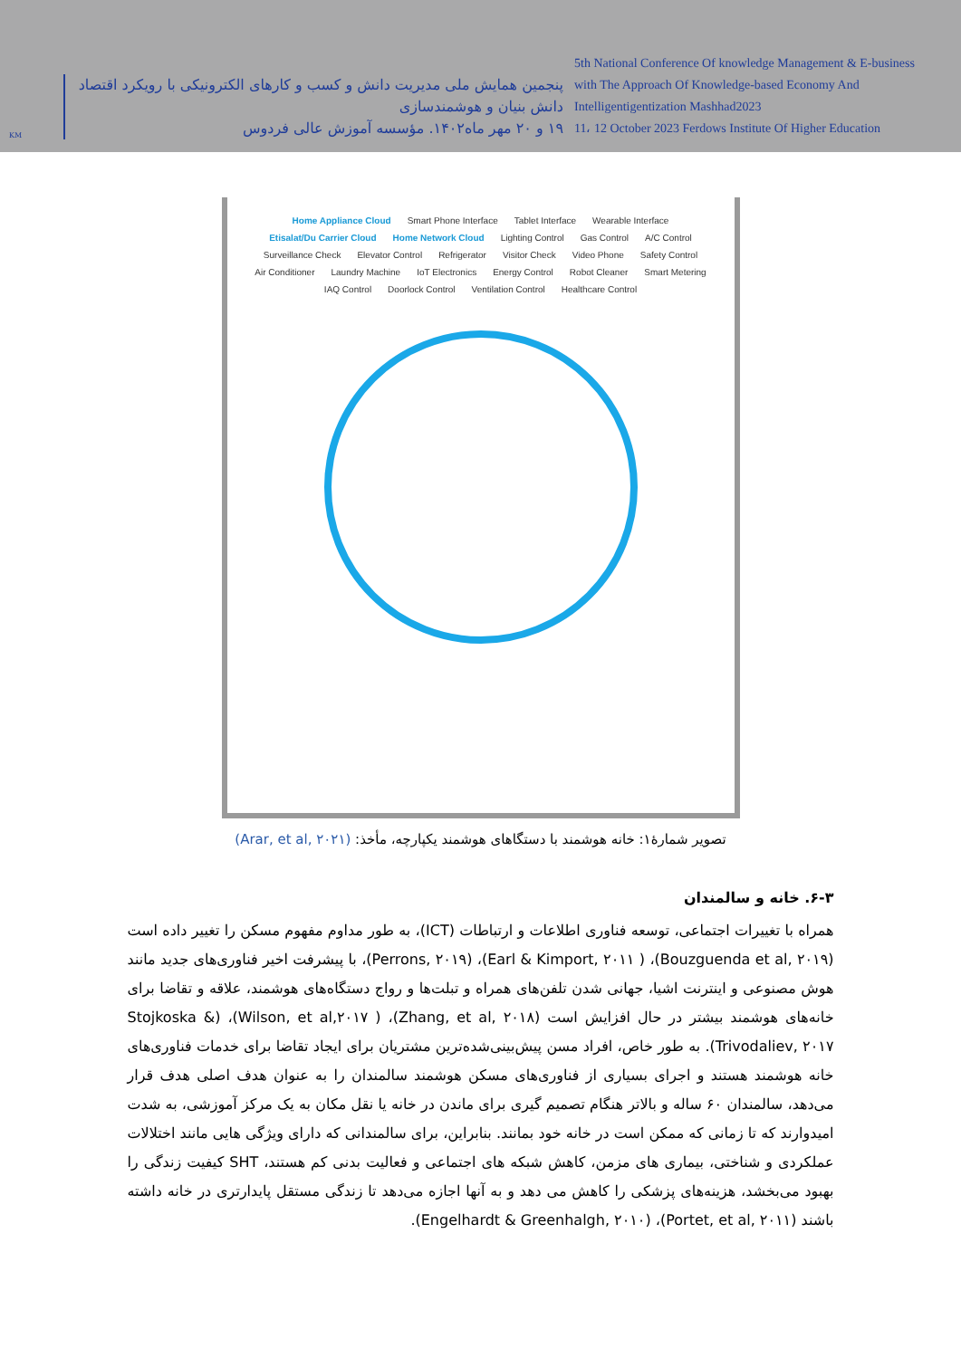KM
پنجمین همایش ملی مدیریت دانش و کسب و کارهای الکترونیکی با رویکرد اقتصاد دانش بنیان و هوشمندسازی
۱۹ و ۲۰ مهر ماه۱۴۰۲. مؤسسه آموزش عالی فردوس
5th National Conference Of knowledge Management & E-business
with The Approach Of Knowledge-based Economy And Intelligentigentization Mashhad2023
11، 12 October 2023 Ferdows Institute Of Higher Education
Home Appliance Cloud Smart Phone Interface Tablet Interface Wearable Interface Etisalat/Du Carrier Cloud Home Network Cloud Lighting Control Gas Control A/C Control Surveillance Check Elevator Control Refrigerator Visitor Check Video Phone Safety Control Air Conditioner Laundry Machine IoT Electronics Energy Control Robot Cleaner Smart Metering IAQ Control Doorlock Control Ventilation Control Healthcare Control
تصویر شمارۀ۱: خانه هوشمند با دستگاهای هوشمند یکپارچه، مأخذ: (Arar, et al, ۲۰۲۱)
۶-۳. خانه و سالمندان
همراه با تغییرات اجتماعی، توسعه فناوری اطلاعات و ارتباطات (ICT)، به طور مداوم مفهوم مسکن را تغییر داده است (Bouzguenda et al, ۲۰۱۹)، ( Earl & Kimport, ۲۰۱۱)، (Perrons, ۲۰۱۹)، با پیشرفت اخیر فناوری‌های جدید مانند هوش مصنوعی و اینترنت اشیا، جهانی شدن تلفن‌های همراه و تبلت‌ها و رواج دستگاه‌های هوشمند، علاقه و تقاضا برای خانه‌های هوشمند بیشتر در حال افزایش است (Zhang, et al, ۲۰۱۸)، ( Wilson, et al,۲۰۱۷)، (Stojkoska & Trivodaliev, ۲۰۱۷). به طور خاص، افراد مسن پیش‌بینی‌شده‌ترین مشتریان برای ایجاد تقاضا برای خدمات فناوری‌های خانه هوشمند هستند و اجرای بسیاری از فناوری‌های مسکن هوشمند سالمندان را به عنوان هدف اصلی هدف قرار می‌دهد، سالمندان ۶۰ ساله و بالاتر هنگام تصمیم گیری برای ماندن در خانه یا نقل مکان به یک مرکز آموزشی، به شدت امیدوارند که تا زمانی که ممکن است در خانه خود بمانند. بنابراین، برای سالمندانی که دارای ویژگی هایی مانند اختلالات عملکردی و شناختی، بیماری های مزمن، کاهش شبکه های اجتماعی و فعالیت بدنی کم هستند، SHT کیفیت زندگی را بهبود می‌بخشد، هزینه‌های پزشکی را کاهش می دهد و به آنها اجازه می‌دهد تا زندگی مستقل پایدارتری در خانه داشته باشند (Portet, et al, ۲۰۱۱)، (Engelhardt & Greenhalgh, ۲۰۱۰).